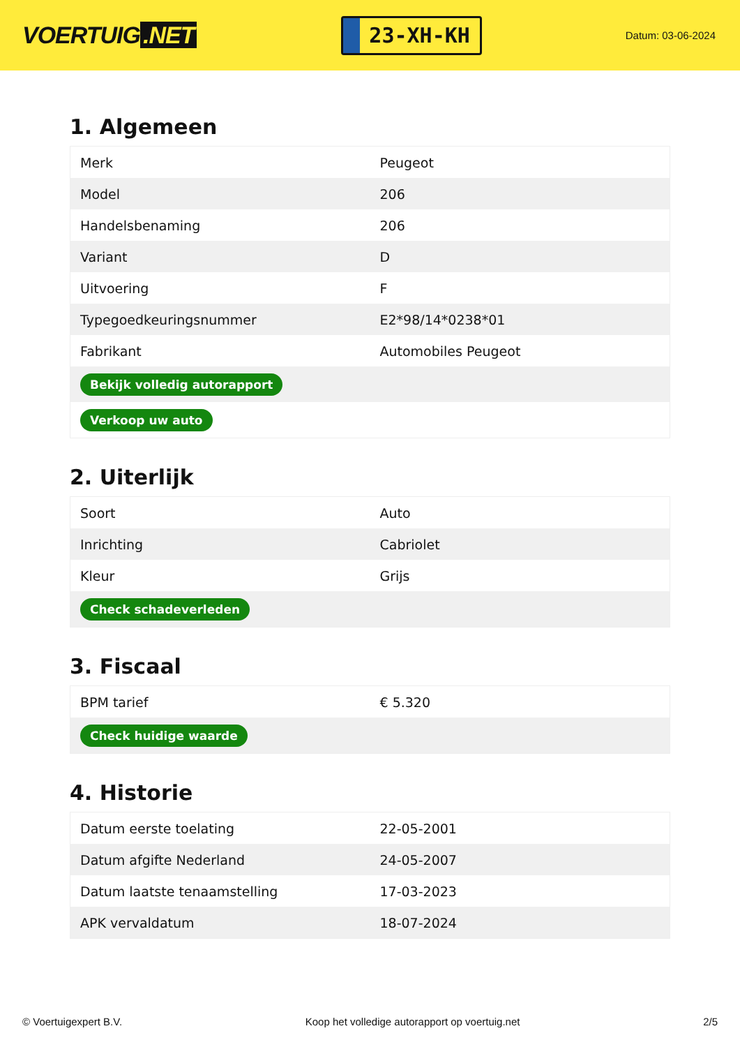VOERTUIG.NET
23-XH-KH
Datum: 03-06-2024
1. Algemeen
| Merk | Peugeot |
| Model | 206 |
| Handelsbenaming | 206 |
| Variant | D |
| Uitvoering | F |
| Typegoedkeuringsnummer | E2*98/14*0238*01 |
| Fabrikant | Automobiles Peugeot |
| Bekijk volledig autorapport | |
| Verkoop uw auto | |
2. Uiterlijk
| Soort | Auto |
| Inrichting | Cabriolet |
| Kleur | Grijs |
| Check schadeverleden | |
3. Fiscaal
| BPM tarief | € 5.320 |
| Check huidige waarde | |
4. Historie
| Datum eerste toelating | 22-05-2001 |
| Datum afgifte Nederland | 24-05-2007 |
| Datum laatste tenaamstelling | 17-03-2023 |
| APK vervaldatum | 18-07-2024 |
© Voertuigexpert B.V. Koop het volledige autorapport op voertuig.net 2/5